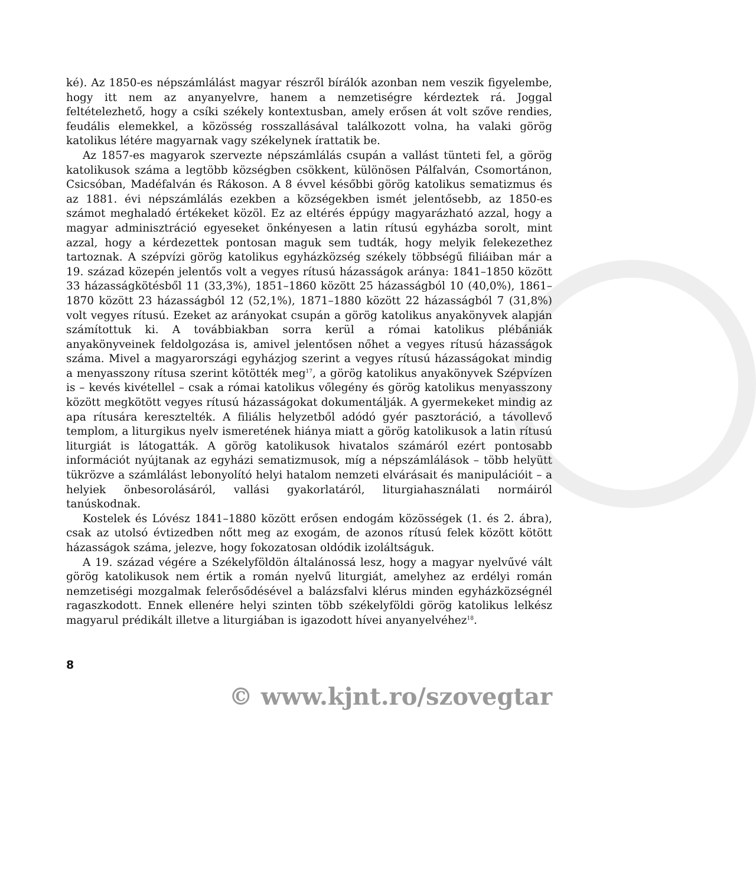ké). Az 1850-es népszámlálást magyar részről bírálók azonban nem veszik figyelembe, hogy itt nem az anyanyelvre, hanem a nemzetiségre kérdeztek rá. Joggal feltételezhető, hogy a csíki székely kontextusban, amely erősen át volt szőve rendies, feudális elemekkel, a közösség rosszallásával találkozott volna, ha valaki görög katolikus létére magyarnak vagy székelynek írattatik be.
Az 1857-es magyarok szervezte népszámlálás csupán a vallást tünteti fel, a görög katolikusok száma a legtöbb községben csökkent, különösen Pálfalván, Csomortánon, Csicsóban, Madéfalván és Rákoson. A 8 évvel későbbi görög katolikus sematizmus és az 1881. évi népszámlálás ezekben a községekben ismét jelentősebb, az 1850-es számot meghaladó értékeket közöl. Ez az eltérés éppúgy magyarázható azzal, hogy a magyar adminisztráció egyeseket önkényesen a latin rítusú egyházba sorolt, mint azzal, hogy a kérdezettek pontosan maguk sem tudták, hogy melyik felekezethez tartoznak. A szépvízi görög katolikus egyházközség székely többségű filiáiban már a 19. század közepén jelentős volt a vegyes rítusú házasságok aránya: 1841–1850 között 33 házasságkötésből 11 (33,3%), 1851–1860 között 25 házasságból 10 (40,0%), 1861–1870 között 23 házasságból 12 (52,1%), 1871–1880 között 22 házasságból 7 (31,8%) volt vegyes rítusú. Ezeket az arányokat csupán a görög katolikus anyakönyvek alapján számítottuk ki. A továbbiakban sorra kerül a római katolikus plébániák anyakönyveinek feldolgozása is, amivel jelentősen nőhet a vegyes rítusú házasságok száma. Mivel a magyarországi egyházjog szerint a vegyes rítusú házasságokat mindig a menyasszony rítusa szerint kötötték meg<sup>17</sup>, a görög katolikus anyakönyvek Szépvízen is – kevés kivétellel – csak a római katolikus vőlegény és görög katolikus menyasszony között megkötött vegyes rítusú házasságokat dokumentálják. A gyermekeket mindig az apa rítusára keresztelték. A filiális helyzetből adódó gyér pasztoráció, a távollevő templom, a liturgikus nyelv ismeretének hiánya miatt a görög katolikusok a latin rítusú liturgiát is látogatták. A görög katolikusok hivatalos számáról ezért pontosabb információt nyújtanak az egyházi sematizmusok, míg a népszámlálások – több helyütt tükrözve a számlálást lebonyolító helyi hatalom nemzeti elvárásait és manipulációit – a helyiek önbesorolásáról, vallási gyakorlatáról, liturgiahasználati normáiról tanúskodnak.
Kostelek és Lóvész 1841–1880 között erősen endogám közösségek (1. és 2. ábra), csak az utolsó évtizedben nőtt meg az exogám, de azonos rítusú felek között kötött házasságok száma, jelezve, hogy fokozatosan oldódik izoláltságuk.
A 19. század végére a Székelyföldön általánossá lesz, hogy a magyar nyelvűvé vált görög katolikusok nem értik a román nyelvű liturgiát, amelyhez az erdélyi román nemzetiségi mozgalmak felerősődésével a balázsfalvi klérus minden egyházközségnél ragaszkodott. Ennek ellenére helyi szinten több székelyföldi görög katolikus lelkész magyarul prédikált illetve a liturgiában is igazodott hívei anyanyelvéhez<sup>18</sup>.
8
© www.kjnt.ro/szovegtar